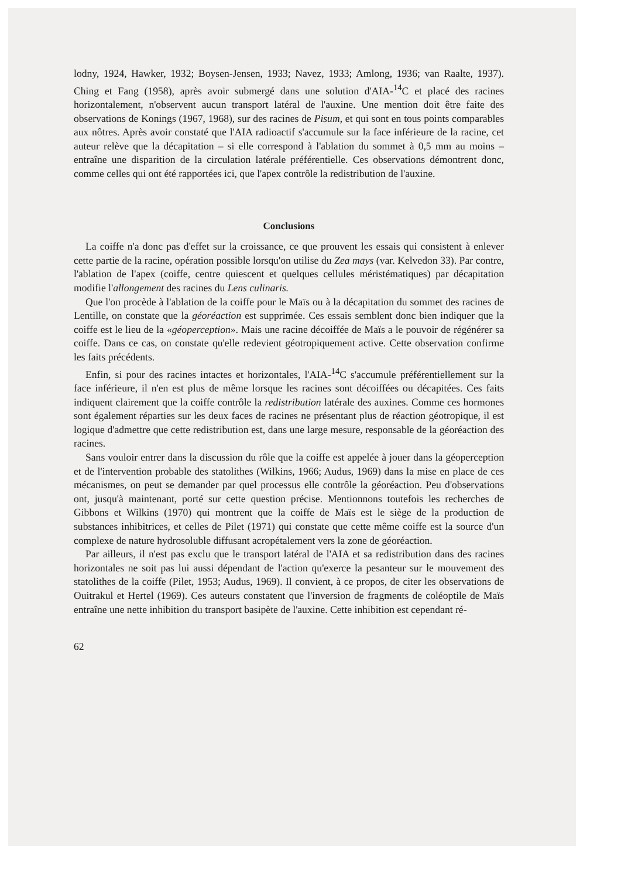lodny, 1924, Hawker, 1932; Boysen-Jensen, 1933; Navez, 1933; Amlong, 1936; van Raalte, 1937). Ching et Fang (1958), après avoir submergé dans une solution d'AIA-<sup>14</sup>C et placé des racines horizontalement, n'observent aucun transport latéral de l'auxine. Une mention doit être faite des observations de Konings (1967, 1968), sur des racines de Pisum, et qui sont en tous points comparables aux nôtres. Après avoir constaté que l'AIA radioactif s'accumule sur la face inférieure de la racine, cet auteur relève que la décapitation – si elle correspond à l'ablation du sommet à 0,5 mm au moins – entraîne une disparition de la circulation latérale préférentielle. Ces observations démontrent donc, comme celles qui ont été rapportées ici, que l'apex contrôle la redistribution de l'auxine.
Conclusions
La coiffe n'a donc pas d'effet sur la croissance, ce que prouvent les essais qui consistent à enlever cette partie de la racine, opération possible lorsqu'on utilise du Zea mays (var. Kelvedon 33). Par contre, l'ablation de l'apex (coiffe, centre quiescent et quelques cellules méristématiques) par décapitation modifie l'allongement des racines du Lens culinaris.
Que l'on procède à l'ablation de la coiffe pour le Maïs ou à la décapitation du sommet des racines de Lentille, on constate que la géoréaction est supprimée. Ces essais semblent donc bien indiquer que la coiffe est le lieu de la «géoperception». Mais une racine décoiffée de Maïs a le pouvoir de régénérer sa coiffe. Dans ce cas, on constate qu'elle redevient géotropiquement active. Cette observation confirme les faits précédents.
Enfin, si pour des racines intactes et horizontales, l'AIA-<sup>14</sup>C s'accumule préférentiellement sur la face inférieure, il n'en est plus de même lorsque les racines sont décoiffées ou décapitées. Ces faits indiquent clairement que la coiffe contrôle la redistribution latérale des auxines. Comme ces hormones sont également réparties sur les deux faces de racines ne présentant plus de réaction géotropique, il est logique d'admettre que cette redistribution est, dans une large mesure, responsable de la géoréaction des racines.
Sans vouloir entrer dans la discussion du rôle que la coiffe est appelée à jouer dans la géoperception et de l'intervention probable des statolithes (Wilkins, 1966; Audus, 1969) dans la mise en place de ces mécanismes, on peut se demander par quel processus elle contrôle la géoréaction. Peu d'observations ont, jusqu'à maintenant, porté sur cette question précise. Mentionnons toutefois les recherches de Gibbons et Wilkins (1970) qui montrent que la coiffe de Maïs est le siège de la production de substances inhibitrices, et celles de Pilet (1971) qui constate que cette même coiffe est la source d'un complexe de nature hydrosoluble diffusant acropétalement vers la zone de géoréaction.
Par ailleurs, il n'est pas exclu que le transport latéral de l'AIA et sa redistribution dans des racines horizontales ne soit pas lui aussi dépendant de l'action qu'exerce la pesanteur sur le mouvement des statolithes de la coiffe (Pilet, 1953; Audus, 1969). Il convient, à ce propos, de citer les observations de Ouitrakul et Hertel (1969). Ces auteurs constatent que l'inversion de fragments de coléoptile de Maïs entraîne une nette inhibition du transport basipète de l'auxine. Cette inhibition est cependant ré-
62